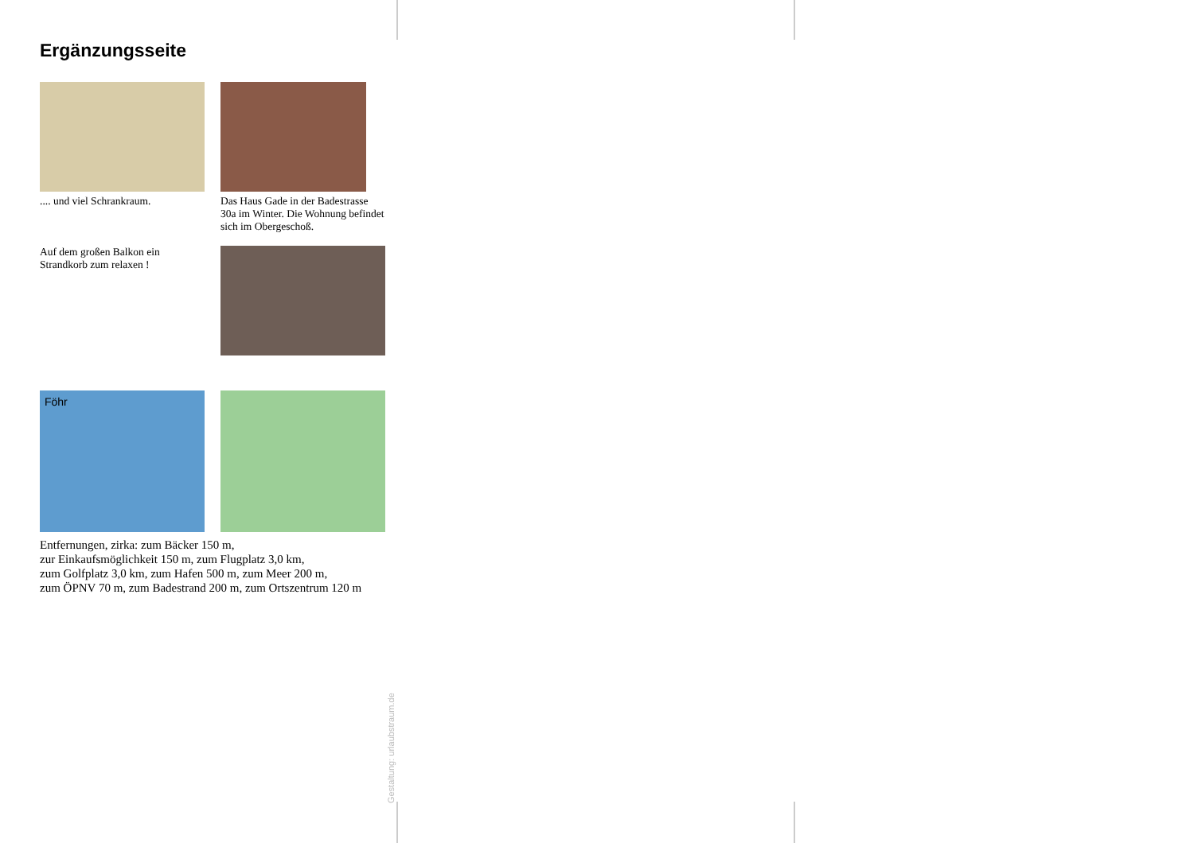Ergänzungsseite
.... und viel Schrankraum.
Das Haus Gade in der Badestrasse 30a im Winter. Die Wohnung befindet sich im Obergeschoß.
Auf dem großen Balkon ein Strandkorb zum relaxen !
Föhr
Entfernungen, zirka: zum Bäcker 150 m,
zur Einkaufsmöglichkeit 150 m, zum Flugplatz 3,0 km,
zum Golfplatz 3,0 km, zum Hafen 500 m, zum Meer 200 m,
zum ÖPNV 70 m, zum Badestrand 200 m, zum Ortszentrum 120 m
Gestaltung: urlaubstraum.de